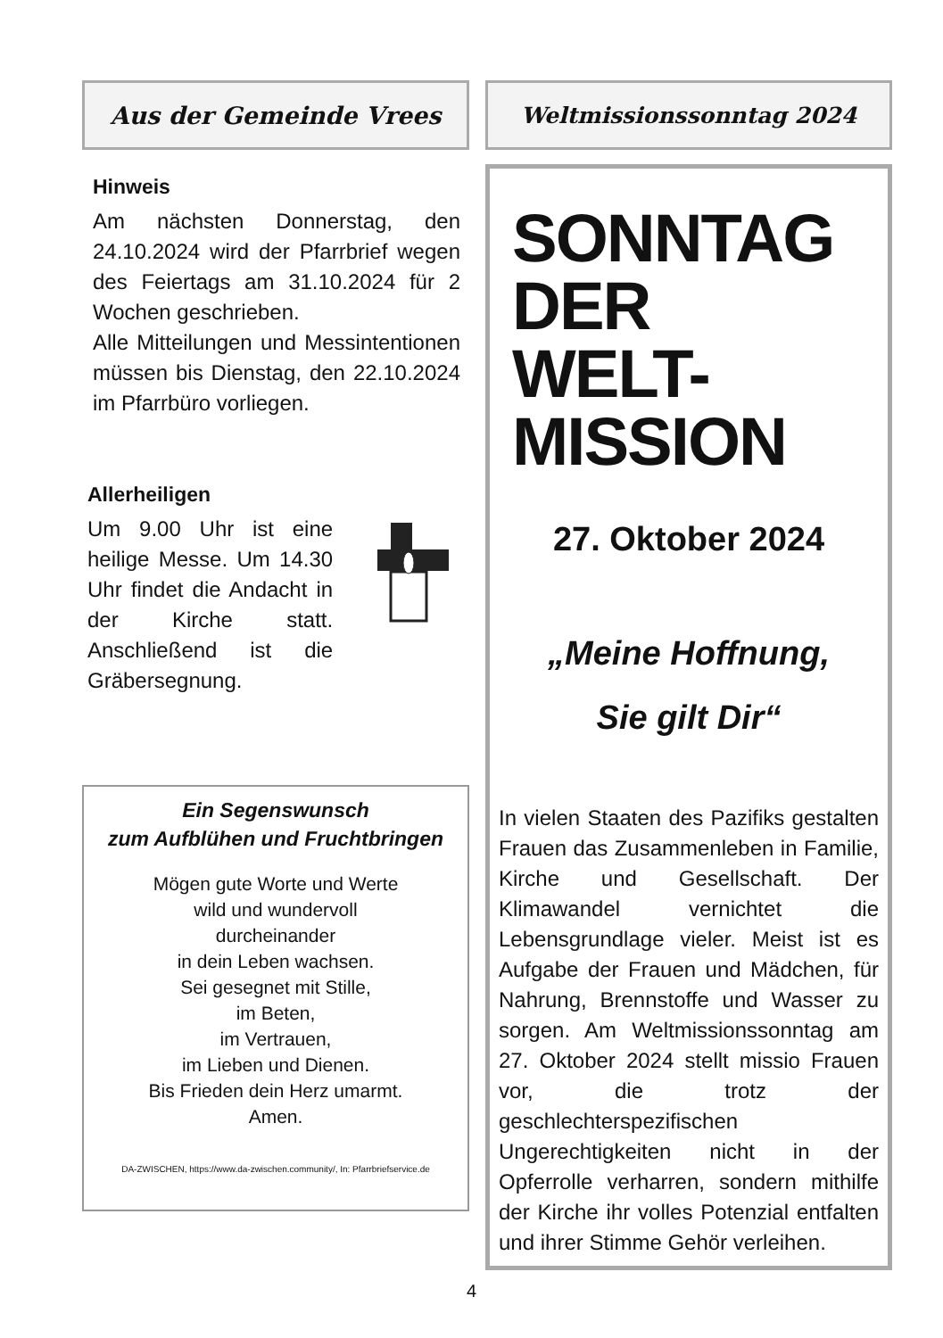Aus der Gemeinde Vrees
Hinweis
Am nächsten Donnerstag, den 24.10.2024 wird der Pfarrbrief wegen des Feiertags am 31.10.2024 für 2 Wochen geschrieben.
Alle Mitteilungen und Messintentionen müssen bis Dienstag, den 22.10.2024 im Pfarrbüro vorliegen.
Allerheiligen
Um 9.00 Uhr ist eine heilige Messe. Um 14.30 Uhr findet die Andacht in der Kirche statt. Anschließend ist die Gräbersegnung.
Ein Segenswunsch
zum Aufblühen und Fruchtbringen
Mögen gute Worte und Werte
wild und wundervoll
durcheinander
in dein Leben wachsen.
Sei gesegnet mit Stille,
im Beten,
im Vertrauen,
im Lieben und Dienen.
Bis Frieden dein Herz umarmt.
Amen.
DA-ZWISCHEN, https://www.da-zwischen.community/, In: Pfarrbriefservice.de
Weltmissionssonntag 2024
SONNTAG
DER
WELT-
MISSION
27. Oktober 2024
„Meine Hoffnung,
Sie gilt Dir“
In vielen Staaten des Pazifiks gestalten Frauen das Zusammenleben in Familie, Kirche und Gesellschaft. Der Klimawandel vernichtet die Lebensgrundlage vieler. Meist ist es Aufgabe der Frauen und Mädchen, für Nahrung, Brennstoffe und Wasser zu sorgen. Am Weltmissionssonntag am 27. Oktober 2024 stellt missio Frauen vor, die trotz der geschlechterspezifischen Ungerechtigkeiten nicht in der Opferrolle verharren, sondern mithilfe der Kirche ihr volles Potenzial entfalten und ihrer Stimme Gehör verleihen.
4